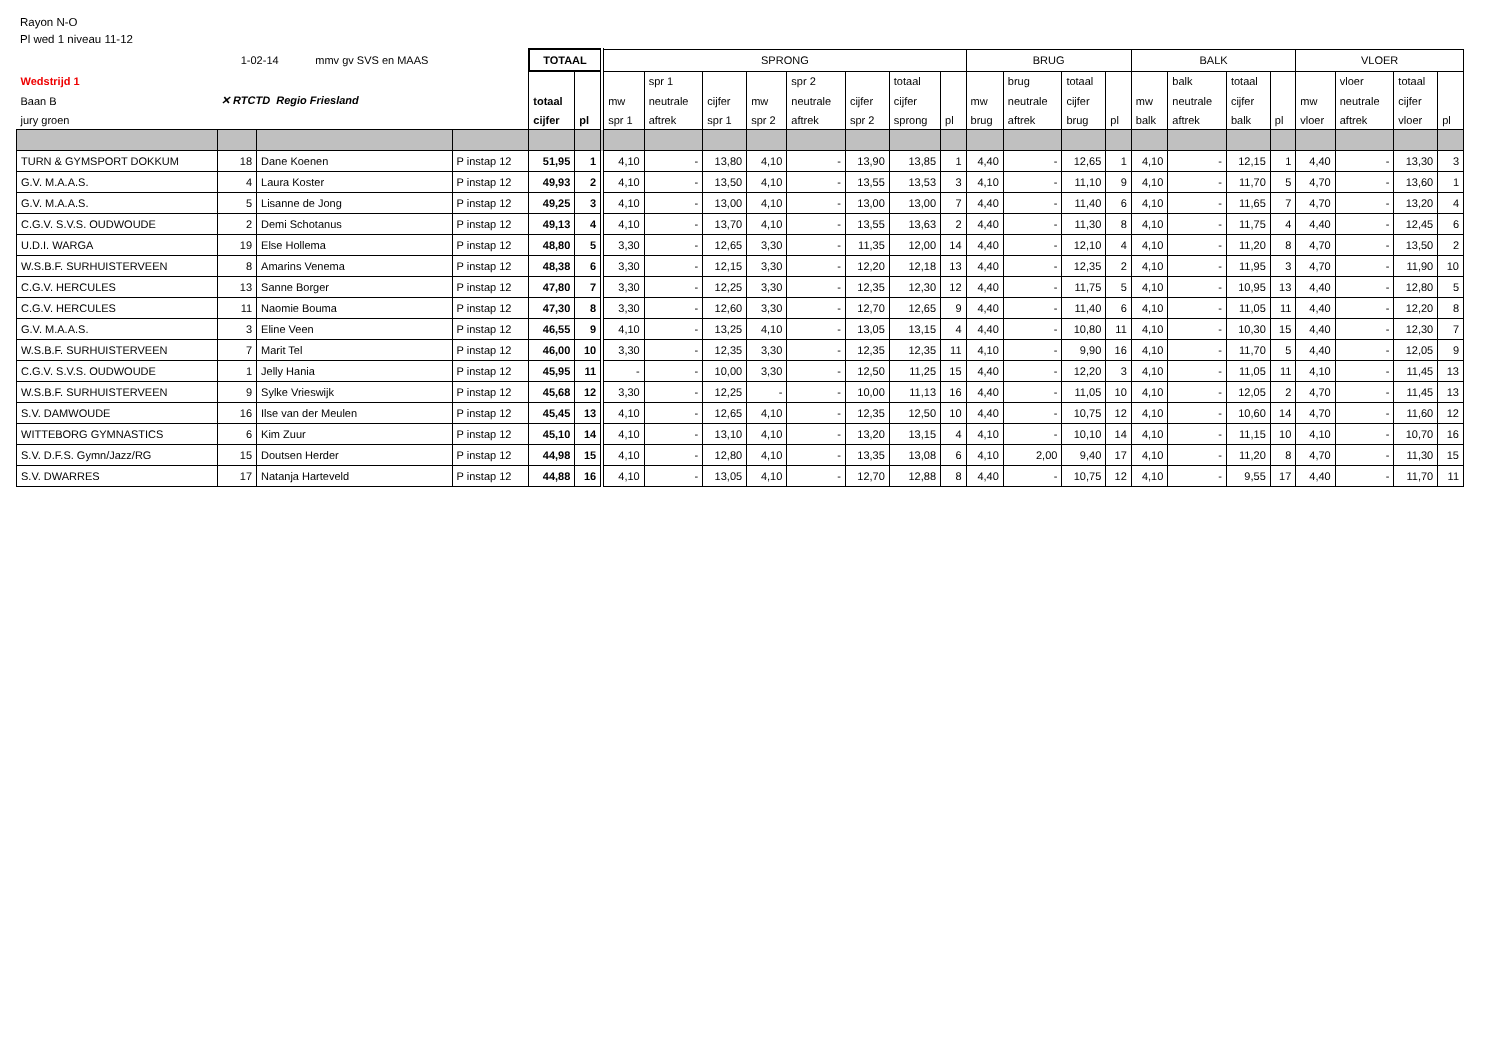Rayon N-O
Pl wed 1 niveau 11-12
| | 1-02-14 mmv gv SVS en MAAS | | | TOTAAL | | SPRONG | | | | | | | | BRUG | | | | BALK | | | | VLOER | | | |
| Wedstrijd 1 | ✕ RTCTD Regio Friesland | | | | | | spr 1 | | | spr 2 | | totaal | | | brug | totaal | | | balk | totaal | | | vloer | totaal | |
| Baan B | | | | totaal | | mw | neutrale | cijfer | mw | neutrale | cijfer | cijfer | | mw | neutrale | cijfer | | mw | neutrale | cijfer | | mw | neutrale | cijfer | |
| jury groen | | | | cijfer | pl | spr 1 | aftrek | spr 1 | spr 2 | aftrek | spr 2 | sprong | pl | brug | aftrek | brug | pl | balk | aftrek | balk | pl | vloer | aftrek | vloer | pl |
| TURN & GYMSPORT DOKKUM | 18 | Dane Koenen | P instap 12 | 51,95 | 1 | 4,10 | - | 13,80 | 4,10 | - | 13,90 | 13,85 | 1 | 4,40 | - | 12,65 | 1 | 4,10 | - | 12,15 | 1 | 4,40 | - | 13,30 | 3 |
| G.V. M.A.A.S. | 4 | Laura Koster | P instap 12 | 49,93 | 2 | 4,10 | - | 13,50 | 4,10 | - | 13,55 | 13,53 | 3 | 4,10 | - | 11,10 | 9 | 4,10 | - | 11,70 | 5 | 4,70 | - | 13,60 | 1 |
| G.V. M.A.A.S. | 5 | Lisanne de Jong | P instap 12 | 49,25 | 3 | 4,10 | - | 13,00 | 4,10 | - | 13,00 | 13,00 | 7 | 4,40 | - | 11,40 | 6 | 4,10 | - | 11,65 | 7 | 4,70 | - | 13,20 | 4 |
| C.G.V. S.V.S. OUDWOUDE | 2 | Demi Schotanus | P instap 12 | 49,13 | 4 | 4,10 | - | 13,70 | 4,10 | - | 13,55 | 13,63 | 2 | 4,40 | - | 11,30 | 8 | 4,10 | - | 11,75 | 4 | 4,40 | - | 12,45 | 6 |
| U.D.I. WARGA | 19 | Else Hollema | P instap 12 | 48,80 | 5 | 3,30 | - | 12,65 | 3,30 | - | 11,35 | 12,00 | 14 | 4,40 | - | 12,10 | 4 | 4,10 | - | 11,20 | 8 | 4,70 | - | 13,50 | 2 |
| W.S.B.F. SURHUISTERVEEN | 8 | Amarins Venema | P instap 12 | 48,38 | 6 | 3,30 | - | 12,15 | 3,30 | - | 12,20 | 12,18 | 13 | 4,40 | - | 12,35 | 2 | 4,10 | - | 11,95 | 3 | 4,70 | - | 11,90 | 10 |
| C.G.V. HERCULES | 13 | Sanne Borger | P instap 12 | 47,80 | 7 | 3,30 | - | 12,25 | 3,30 | - | 12,35 | 12,30 | 12 | 4,40 | - | 11,75 | 5 | 4,10 | - | 10,95 | 13 | 4,40 | - | 12,80 | 5 |
| C.G.V. HERCULES | 11 | Naomie Bouma | P instap 12 | 47,30 | 8 | 3,30 | - | 12,60 | 3,30 | - | 12,70 | 12,65 | 9 | 4,40 | - | 11,40 | 6 | 4,10 | - | 11,05 | 11 | 4,40 | - | 12,20 | 8 |
| G.V. M.A.A.S. | 3 | Eline Veen | P instap 12 | 46,55 | 9 | 4,10 | - | 13,25 | 4,10 | - | 13,05 | 13,15 | 4 | 4,40 | - | 10,80 | 11 | 4,10 | - | 10,30 | 15 | 4,40 | - | 12,30 | 7 |
| W.S.B.F. SURHUISTERVEEN | 7 | Marit Tel | P instap 12 | 46,00 | 10 | 3,30 | - | 12,35 | 3,30 | - | 12,35 | 12,35 | 11 | 4,10 | - | 9,90 | 16 | 4,10 | - | 11,70 | 5 | 4,40 | - | 12,05 | 9 |
| C.G.V. S.V.S. OUDWOUDE | 1 | Jelly Hania | P instap 12 | 45,95 | 11 | - | - | 10,00 | 3,30 | - | 12,50 | 11,25 | 15 | 4,40 | - | 12,20 | 3 | 4,10 | - | 11,05 | 11 | 4,10 | - | 11,45 | 13 |
| W.S.B.F. SURHUISTERVEEN | 9 | Sylke Vrieswijk | P instap 12 | 45,68 | 12 | 3,30 | - | 12,25 | - | - | 10,00 | 11,13 | 16 | 4,40 | - | 11,05 | 10 | 4,10 | - | 12,05 | 2 | 4,70 | - | 11,45 | 13 |
| S.V. DAMWOUDE | 16 | Ilse van der Meulen | P instap 12 | 45,45 | 13 | 4,10 | - | 12,65 | 4,10 | - | 12,35 | 12,50 | 10 | 4,40 | - | 10,75 | 12 | 4,10 | - | 10,60 | 14 | 4,70 | - | 11,60 | 12 |
| WITTEBORG GYMNASTICS | 6 | Kim Zuur | P instap 12 | 45,10 | 14 | 4,10 | - | 13,10 | 4,10 | - | 13,20 | 13,15 | 4 | 4,10 | - | 10,10 | 14 | 4,10 | - | 11,15 | 10 | 4,10 | - | 10,70 | 16 |
| S.V. D.F.S. Gymn/Jazz/RG | 15 | Doutsen Herder | P instap 12 | 44,98 | 15 | 4,10 | - | 12,80 | 4,10 | - | 13,35 | 13,08 | 6 | 4,10 | 2,00 | 9,40 | 17 | 4,10 | - | 11,20 | 8 | 4,70 | - | 11,30 | 15 |
| S.V. DWARRES | 17 | Natanja Harteveld | P instap 12 | 44,88 | 16 | 4,10 | - | 13,05 | 4,10 | - | 12,70 | 12,88 | 8 | 4,40 | - | 10,75 | 12 | 4,10 | - | 9,55 | 17 | 4,40 | - | 11,70 | 11 |